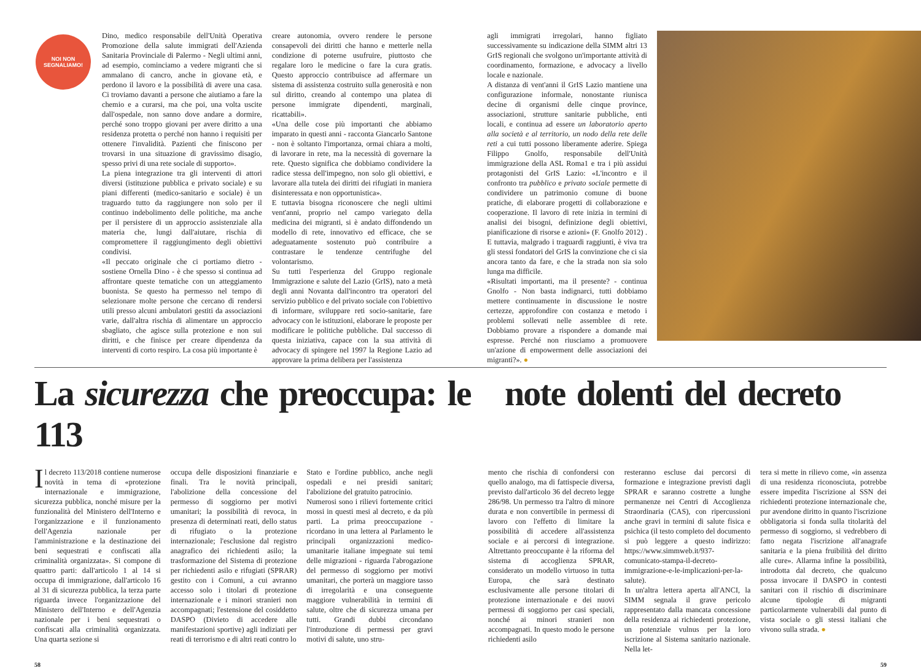NOI NON SEGNALIAMO!
Dino, medico responsabile dell'Unità Operativa Promozione della salute immigrati dell'Azienda Sanitaria Provinciale di Palermo - Negli ultimi anni, ad esempio, cominciamo a vedere migranti che si ammalano di cancro, anche in giovane età, e perdono il lavoro e la possibilità di avere una casa. Ci troviamo davanti a persone che aiutiamo a fare la chemio e a curarsi, ma che poi, una volta uscite dall'ospedale, non sanno dove andare a dormire, perché sono troppo giovani per avere diritto a una residenza protetta o perché non hanno i requisiti per ottenere l'invalidità. Pazienti che finiscono per trovarsi in una situazione di gravissimo disagio, spesso privi di una rete sociale di supporto».
La piena integrazione tra gli interventi di attori diversi (istituzione pubblica e privato sociale) e su piani differenti (medico-sanitario e sociale) è un traguardo tutto da raggiungere non solo per il continuo indebolimento delle politiche, ma anche per il persistere di un approccio assistenziale alla materia che, lungi dall'aiutare, rischia di compromettere il raggiungimento degli obiettivi condivisi.
«Il peccato originale che ci portiamo dietro - sostiene Ornella Dino - è che spesso si continua ad affrontare queste tematiche con un atteggiamento buonista. Se questo ha permesso nel tempo di selezionare molte persone che cercano di rendersi utili presso alcuni ambulatori gestiti da associazioni varie, dall'altra rischia di alimentare un approccio sbagliato, che agisce sulla protezione e non sui diritti, e che finisce per creare dipendenza da interventi di corto respiro. La cosa più importante è
creare autonomia, ovvero rendere le persone consapevoli dei diritti che hanno e metterle nella condizione di poterne usufruire, piuttosto che regalare loro le medicine o fare la cura gratis. Questo approccio contribuisce ad affermare un sistema di assistenza costruito sulla generosità e non sul diritto, creando al contempo una platea di persone immigrate dipendenti, marginali, ricattabili».
«Una delle cose più importanti che abbiamo imparato in questi anni - racconta Giancarlo Santone - non è soltanto l'importanza, ormai chiara a molti, di lavorare in rete, ma la necessità di governare la rete. Questo significa che dobbiamo condividere la radice stessa dell'impegno, non solo gli obiettivi, e lavorare alla tutela dei diritti dei rifugiati in maniera disinteressata e non opportunistica».
E tuttavia bisogna riconoscere che negli ultimi vent'anni, proprio nel campo variegato della medicina dei migranti, si è andato diffondendo un modello di rete, innovativo ed efficace, che se adeguatamente sostenuto può contribuire a contrastare le tendenze centrifughe del volontarismo.
Su tutti l'esperienza del Gruppo regionale Immigrazione e salute del Lazio (GrIS), nato a metà degli anni Novanta dall'incontro tra operatori del servizio pubblico e del privato sociale con l'obiettivo di informare, sviluppare reti socio-sanitarie, fare advocacy con le istituzioni, elaborare le proposte per modificare le politiche pubbliche. Dal successo di questa iniziativa, capace con la sua attività di advocacy di spingere nel 1997 la Regione Lazio ad approvare la prima delibera per l'assistenza
agli immigrati irregolari, hanno figliato successivamente su indicazione della SIMM altri 13 GrIS regionali che svolgono un'importante attività di coordinamento, formazione, e advocacy a livello locale e nazionale.
A distanza di vent'anni il GrIS Lazio mantiene una configurazione informale, nonostante riunisca decine di organismi delle cinque province, associazioni, strutture sanitarie pubbliche, enti locali, e continua ad essere un laboratorio aperto alla società e al territorio, un nodo della rete delle reti a cui tutti possono liberamente aderire. Spiega Filippo Gnolfo, responsabile dell'Unità immigrazione della ASL Roma1 e tra i più assidui protagonisti del GrIS Lazio: «L'incontro e il confronto tra pubblico e privato sociale permette di condividere un patrimonio comune di buone pratiche, di elaborare progetti di collaborazione e cooperazione. Il lavoro di rete inizia in termini di analisi dei bisogni, definizione degli obiettivi, pianificazione di risorse e azioni» (F. Gnolfo 2012) . E tuttavia, malgrado i traguardi raggiunti, è viva tra gli stessi fondatori del GrIS la convinzione che ci sia ancora tanto da fare, e che la strada non sia solo lunga ma difficile.
«Risultati importanti, ma il presente? - continua Gnolfo - Non basta indignarci, tutti dobbiamo mettere continuamente in discussione le nostre certezze, approfondire con costanza e metodo i problemi sollevati nelle assemblee di rete. Dobbiamo provare a rispondere a domande mai espresse. Perché non riusciamo a promuovere un'azione di empowerment delle associazioni dei migranti?». ●
La sicurezza che preoccupa: le note dolenti del decreto 113
Il decreto 113/2018 contiene numerose novità in tema di «protezione internazionale e immigrazione, sicurezza pubblica, nonché misure per la funzionalità del Ministero dell'Interno e l'organizzazione e il funzionamento dell'Agenzia nazionale per l'amministrazione e la destinazione dei beni sequestrati e confiscati alla criminalità organizzata». Si compone di quattro parti: dall'articolo 1 al 14 si occupa di immigrazione, dall'articolo 16 al 31 di sicurezza pubblica, la terza parte riguarda invece l'organizzazione del Ministero dell'Interno e dell'Agenzia nazionale per i beni sequestrati o confiscati alla criminalità organizzata. Una quarta sezione si
occupa delle disposizioni finanziarie e finali. Tra le novità principali, l'abolizione della concessione del permesso di soggiorno per motivi umanitari; la possibilità di revoca, in presenza di determinati reati, dello status di rifugiato o la protezione internazionale; l'esclusione dal registro anagrafico dei richiedenti asilo; la trasformazione del Sistema di protezione per richiedenti asilo e rifugiati (SPRAR) gestito con i Comuni, a cui avranno accesso solo i titolari di protezione internazionale e i minori stranieri non accompagnati; l'estensione del cosiddetto DASPO (Divieto di accedere alle manifestazioni sportive) agli indiziati per reati di terrorismo e di altri reati contro lo
Stato e l'ordine pubblico, anche negli ospedali e nei presidi sanitari; l'abolizione del gratuito patrocinio.
Numerosi sono i rilievi fortemente critici mossi in questi mesi al decreto, e da più parti. La prima preoccupazione - ricordano in una lettera al Parlamento le principali organizzazioni medico-umanitarie italiane impegnate sui temi delle migrazioni - riguarda l'abrogazione del permesso di soggiorno per motivi umanitari, che porterà un maggiore tasso di irregolarità e una conseguente maggiore vulnerabilità in termini di salute, oltre che di sicurezza umana per tutti. Grandi dubbi circondano l'introduzione di permessi per gravi motivi di salute, uno stru-
mento che rischia di confondersi con quello analogo, ma di fattispecie diversa, previsto dall'articolo 36 del decreto legge 286/98. Un permesso tra l'altro di minore durata e non convertibile in permessi di lavoro con l'effetto di limitare la possibilità di accedere all'assistenza sociale e ai percorsi di integrazione. Altrettanto preoccupante è la riforma del sistema di accoglienza SPRAR, considerato un modello virtuoso in tutta Europa, che sarà destinato esclusivamente alle persone titolari di protezione internazionale e dei nuovi permessi di soggiorno per casi speciali, nonché ai minori stranieri non accompagnati. In questo modo le persone richiedenti asilo
resteranno escluse dai percorsi di formazione e integrazione previsti dagli SPRAR e saranno costrette a lunghe permanenze nei Centri di Accoglienza Straordinaria (CAS), con ripercussioni anche gravi in termini di salute fisica e psichica (il testo completo del documento si può leggere a questo indirizzo: https://www.simmweb.it/937-comunicato-stampa-il-decreto-immigrazione-e-le-implicazioni-per-la-salute).
In un'altra lettera aperta all'ANCI, la SIMM segnala il grave pericolo rappresentato dalla mancata concessione della residenza ai richiedenti protezione, un potenziale vulnus per la loro iscrizione al Sistema sanitario nazionale. Nella let-
tera si mette in rilievo come, «in assenza di una residenza riconosciuta, potrebbe essere impedita l'iscrizione al SSN dei richiedenti protezione internazionale che, pur avendone diritto in quanto l'iscrizione obbligatoria si fonda sulla titolarità del permesso di soggiorno, si vedrebbero di fatto negata l'iscrizione all'anagrafe sanitaria e la piena fruibilità del diritto alle cure». Allarma infine la possibilità, introdotta dal decreto, che qualcuno possa invocare il DASPO in contesti sanitari con il rischio di discriminare alcune tipologie di migranti particolarmente vulnerabili dal punto di vista sociale o gli stessi italiani che vivono sulla strada. ●
58 59